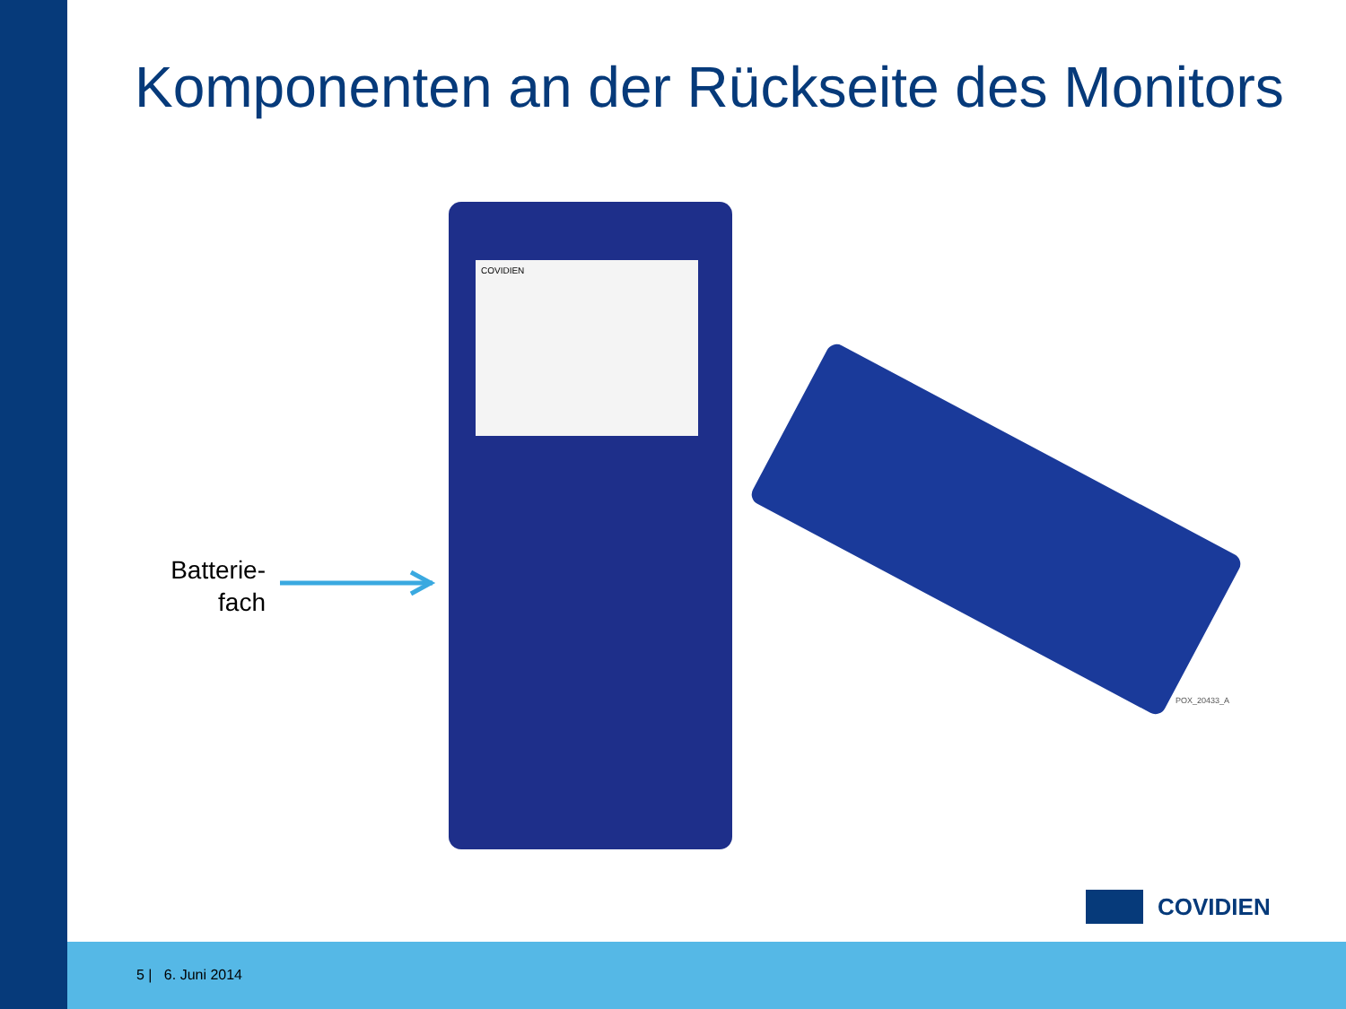Komponenten an der Rückseite des Monitors
Batterie-
fach
COVIDIEN
POX_20433_A
COVIDIEN
5 | 6. Juni 2014